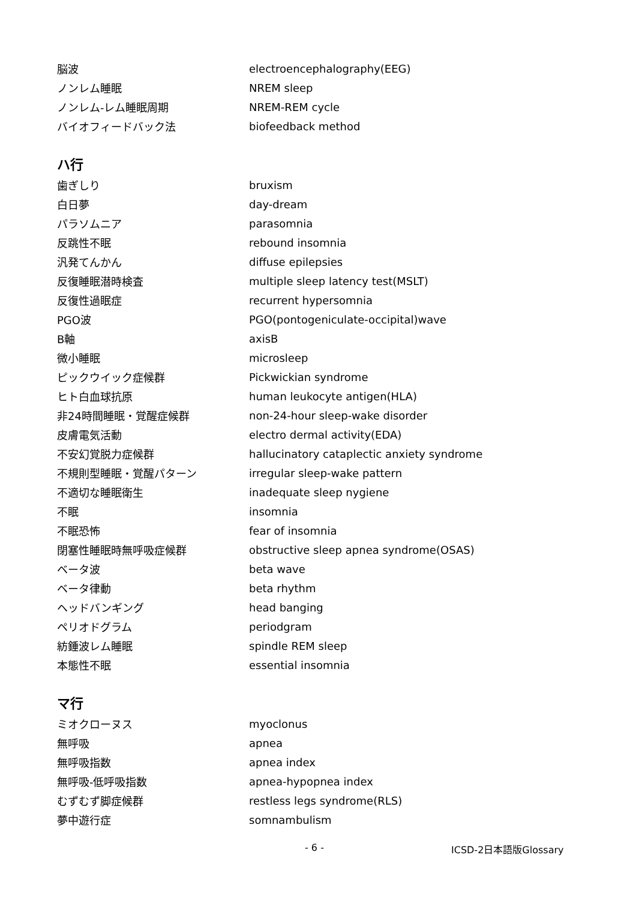| 脳波 | electroencephalography(EEG) |
| ノンレム睡眠 | NREM sleep |
| ノンレム-レム睡眠周期 | NREM-REM cycle |
| バイオフィードバック法 | biofeedback method |
ハ行
| 歯ぎしり | bruxism |
| 白日夢 | day-dream |
| パラソムニア | parasomnia |
| 反跳性不眠 | rebound insomnia |
| 汎発てんかん | diffuse epilepsies |
| 反復睡眠潜時検査 | multiple sleep latency test(MSLT) |
| 反復性過眠症 | recurrent hypersomnia |
| PGO波 | PGO(pontogeniculate-occipital)wave |
| B軸 | axisB |
| 微小睡眠 | microsleep |
| ピックウイック症候群 | Pickwickian syndrome |
| ヒト白血球抗原 | human leukocyte antigen(HLA) |
| 非24時間睡眠・覚醒症候群 | non-24-hour sleep-wake disorder |
| 皮膚電気活動 | electro dermal activity(EDA) |
| 不安幻覚脱力症候群 | hallucinatory cataplectic anxiety syndrome |
| 不規則型睡眠・覚醒パターン | irregular sleep-wake pattern |
| 不適切な睡眠衛生 | inadequate sleep nygiene |
| 不眠 | insomnia |
| 不眠恐怖 | fear of insomnia |
| 閉塞性睡眠時無呼吸症候群 | obstructive sleep apnea syndrome(OSAS) |
| ベータ波 | beta wave |
| ベータ律動 | beta rhythm |
| ヘッドバンギング | head banging |
| ペリオドグラム | periodgram |
| 紡錘波レム睡眠 | spindle REM sleep |
| 本態性不眠 | essential insomnia |
マ行
| ミオクローヌス | myoclonus |
| 無呼吸 | apnea |
| 無呼吸指数 | apnea index |
| 無呼吸-低呼吸指数 | apnea-hypopnea index |
| むずむず脚症候群 | restless legs syndrome(RLS) |
| 夢中遊行症 | somnambulism |
- 6 - ICSD-2日本語版Glossary